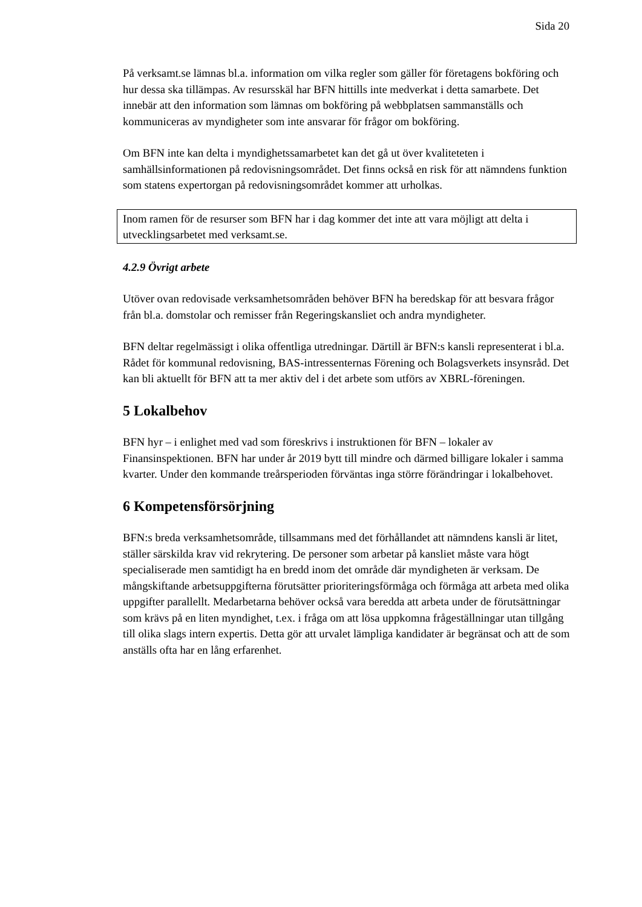Sida 20
På verksamt.se lämnas bl.a. information om vilka regler som gäller för företagens bokföring och hur dessa ska tillämpas. Av resursskäl har BFN hittills inte medverkat i detta samarbete. Det innebär att den information som lämnas om bokföring på webbplatsen sammanställs och kommuniceras av myndigheter som inte ansvarar för frågor om bokföring.
Om BFN inte kan delta i myndighetssamarbetet kan det gå ut över kvaliteteten i samhällsinformationen på redovisningsområdet. Det finns också en risk för att nämndens funktion som statens expertorgan på redovisningsområdet kommer att urholkas.
Inom ramen för de resurser som BFN har i dag kommer det inte att vara möjligt att delta i utvecklingsarbetet med verksamt.se.
4.2.9 Övrigt arbete
Utöver ovan redovisade verksamhetsområden behöver BFN ha beredskap för att besvara frågor från bl.a. domstolar och remisser från Regeringskansliet och andra myndigheter.
BFN deltar regelmässigt i olika offentliga utredningar. Därtill är BFN:s kansli representerat i bl.a. Rådet för kommunal redovisning, BAS-intressenternas Förening och Bolagsverkets insynsråd. Det kan bli aktuellt för BFN att ta mer aktiv del i det arbete som utförs av XBRL-föreningen.
5 Lokalbehov
BFN hyr – i enlighet med vad som föreskrivs i instruktionen för BFN – lokaler av Finansinspektionen. BFN har under år 2019 bytt till mindre och därmed billigare lokaler i samma kvarter. Under den kommande treårsperioden förväntas inga större förändringar i lokalbehovet.
6 Kompetensförsörjning
BFN:s breda verksamhetsområde, tillsammans med det förhållandet att nämndens kansli är litet, ställer särskilda krav vid rekrytering. De personer som arbetar på kansliet måste vara högt specialiserade men samtidigt ha en bredd inom det område där myndigheten är verksam. De mångskiftande arbetsuppgifterna förutsätter prioriteringsförmåga och förmåga att arbeta med olika uppgifter parallellt. Medarbetarna behöver också vara beredda att arbeta under de förutsättningar som krävs på en liten myndighet, t.ex. i fråga om att lösa uppkomna frågeställningar utan tillgång till olika slags intern expertis. Detta gör att urvalet lämpliga kandidater är begränsat och att de som anställs ofta har en lång erfarenhet.